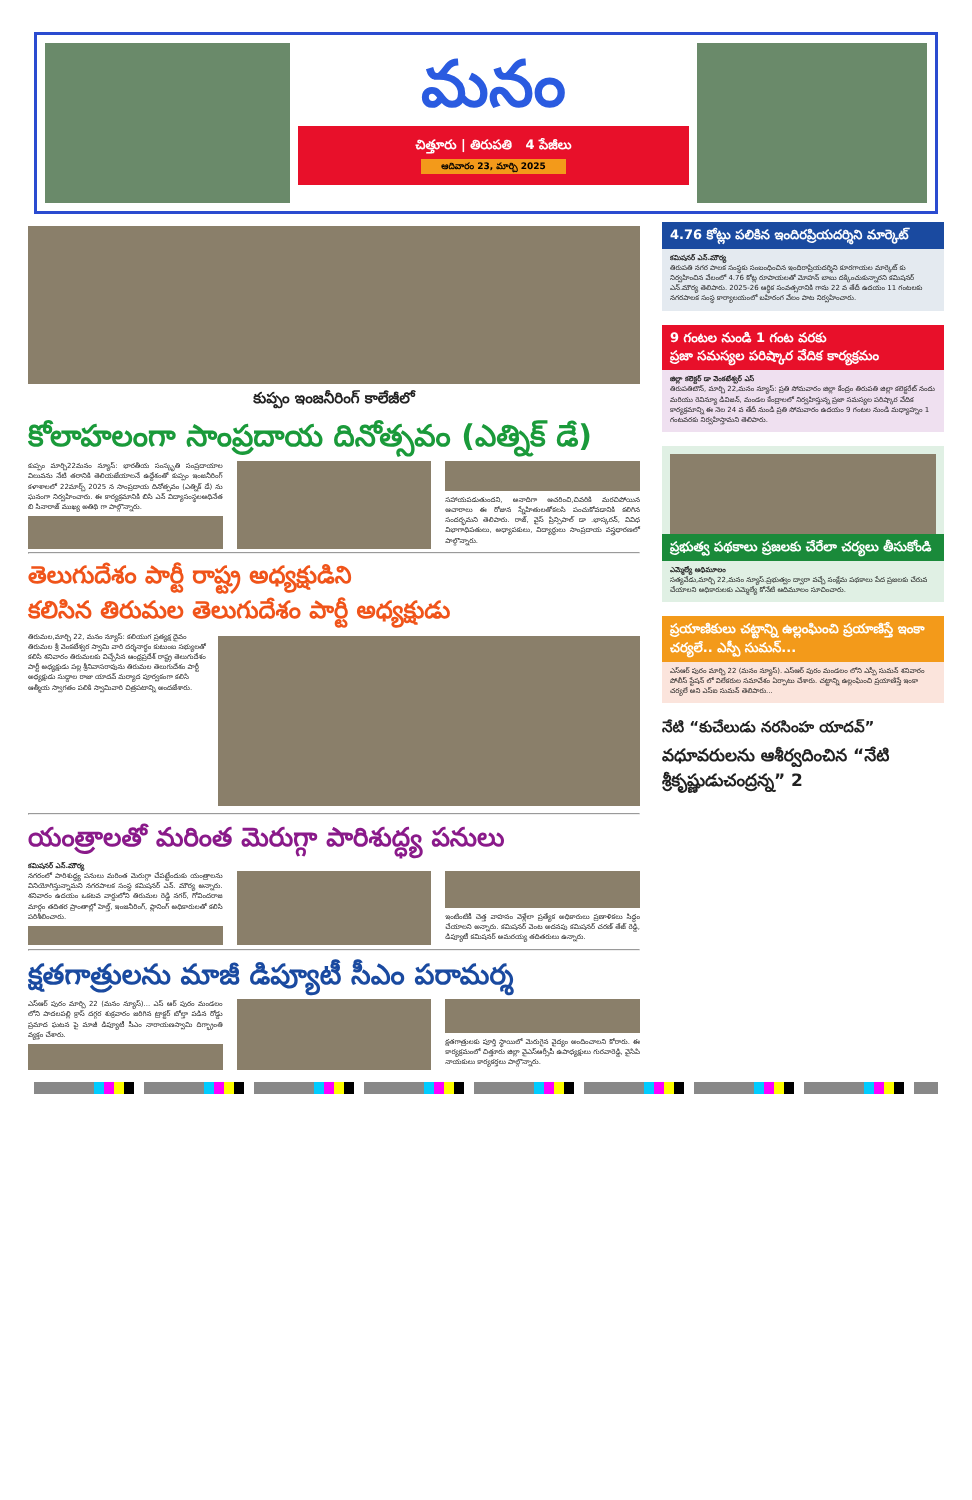మనం
చిత్తూరు | తిరుపతి 4 పేజీలు
ఆదివారం 23, మార్చి 2025
కుప్పం ఇంజనీరింగ్ కాలేజీలో
కోలాహలంగా సాంప్రదాయ దినోత్సవం (ఎత్నిక్ డే)
కుప్పం మార్చి22మనం న్యూస్: భారతీయ సంస్కృతి సంప్రదాయాల విలువను నేటి తరానికి తెలియజేయాలనే ఉద్దేశంతో కుప్పం ఇంజనీరింగ్ కళాశాలలో 22మార్చ్ 2025 న సాంప్రదాయ దినోత్సవం (ఎత్నిక్ డే) ను ఘనంగా నిర్వహించారు. ఈ కార్యక్రమానికి బిసి ఎన్ విద్యాసంస్థలఅధినేత బి సినారాజ్ ముఖ్య అతిథి గా పాల్గొన్నారు.
సహాయపడుతుందని, అనాదిగా ఆచరించి,చివరికి మరచిపోయిన ఆచారాలు ఈ రోజున స్నేహితులతోకలసి పంచుకోవడానికి కలిగిన సందర్భమని తెలిపారు. రాజ్, వైస్ ప్రిన్సిపాల్ డా .భాస్కరన్, వివిధ విభాగాధిపతులు, అధ్యాపకులు, విద్యార్థులు సాంప్రదాయ వస్త్రధారణలో పాల్గొన్నారు.
తెలుగుదేశం పార్టీ రాష్ట్ర అధ్యక్షుడిని
కలిసిన తిరుమల తెలుగుదేశం పార్టీ అధ్యక్షుడు
తిరుమల,మార్చి 22, మనం న్యూస్: కలియుగ ప్రత్యక్ష దైవం తిరుమల శ్రీ వెంకటేశ్వర స్వామి వారి దర్శనార్థం కుటుంబ సభ్యులతో కలిసి శనివారం తిరుమలకు విచ్చేసిన ఆంధ్రప్రదేశ్ రాష్ట్ర తెలుగుదేశం పార్టీ అధ్యక్షుడు పల్ల శ్రీనివాసరావును తిరుమల తెలుగుదేశం పార్టీ అధ్యక్షుడు సుద్దాల రాజు యాదవ్ మర్యాద పూర్వకంగా కలిసి ఆత్మీయ స్వాగతం పలికి స్వామివారి చిత్రపటాన్ని అందజేశారు.
యంత్రాలతో మరింత మెరుగ్గా పారిశుద్ధ్య పనులు
కమిషనర్ ఎన్.మౌర్య
నగరంలో పారిశుద్ధ్య పనులు మరింత మెరుగ్గా చేపట్టేందుకు యంత్రాలను వినియోగిస్తున్నామని నగరపాలక సంస్థ కమిషనర్ ఎన్. మౌర్య అన్నారు. శనివారం ఉదయం ఒకటవ వార్డులోని తిరుమల రెడ్డి నగర్, గోవిందరాజ మార్గం తదితర ప్రాంతాల్లో హెల్త్, ఇంజనీరింగ్, ప్లానింగ్ అధికారులతో కలిసి పరిశీలించారు.
ఇంటింటికీ చెత్త వాహనం వెళ్లేలా ప్రత్యేక అధికారులు ప్రణాళికలు సిద్ధం చేయాలని అన్నారు. కమిషనర్ వెంట అదనపు కమిషనర్ చరణ్ తేజ్ రెడ్డి, డిప్యూటీ కమిషనర్ అమరయ్య తదితరులు ఉన్నారు.
క్షతగాత్రులను మాజీ డిప్యూటీ సీఎం పరామర్శ
ఎస్ఆర్ పురం మార్చి 22 (మనం న్యూస్)... ఎస్ ఆర్ పురం మండలం లోని పాదలపల్లి క్రాస్ దగ్గర శుక్రవారం జరిగిన ట్రాక్టర్ బోల్తా పడిన రోడ్డు ప్రమాద ఘటన పై మాజీ డిప్యూటీ సీఎం నారాయణస్వామి దిగ్భ్రాంతి వ్యక్తం చేశారు.
క్షతగాత్రులకు పూర్తి స్థాయిలో మెరుగైన వైద్యం అందించాలని కోరారు. ఈ కార్యక్రమంలో చిత్తూరు జిల్లా వైఎస్ఆర్సీపీ ఉపాధ్యక్షులు గురవారెడ్డి, వైసిపి నాయకులు కార్యకర్తలు పాల్గొన్నారు.
4.76 కోట్లు పలికిన ఇందిరప్రియదర్శిని మార్కెట్
కమిషనర్ ఎన్.మౌర్య
తిరుపతి నగర పాలక సంస్థకు సంబంధించిన ఇందిరాప్రియదర్శిని కూరగాయల మార్కెట్ కు నిర్వహించిన వేలంలో 4.76 కోట్ల రూపాయలతో మోహన్ బాబు దక్కించుకున్నారని కమిషనర్ ఎన్.మౌర్య తెలిపారు. 2025-26 ఆర్థిక సంవత్సరానికి గాను 22 వ తేదీ ఉదయం 11 గంటలకు నగరపాలక సంస్థ కార్యాలయంలో బహిరంగ వేలం పాట నిర్వహించారు.
9 గంటల నుండి 1 గంట వరకు
ప్రజా సమస్యల పరిష్కార వేదిక కార్యక్రమం
జిల్లా కలెక్టర్ డా వెంకటేశ్వర్ ఎస్
తిరుపతిటౌన్, మార్చి 22,మనం న్యూస్: ప్రతి సోమవారం జిల్లా కేంద్రం తిరుపతి జిల్లా కలెక్టరేట్ నందు మరియు రెవిన్యూ డివిజన్, మండల కేంద్రాలలో నిర్వహిస్తున్న ప్రజా సమస్యల పరిష్కార వేదిక కార్యక్రమాన్ని ఈ నెల 24 వ తేదీ నుండి ప్రతి సోమవారం ఉదయం 9 గంటల నుండి మధ్యాహ్నం 1 గంటవరకు నిర్వహిస్తామని తెలిపారు.
ప్రభుత్వ పథకాలు ప్రజలకు చేరేలా చర్యలు తీసుకోండి
ఎమ్మెల్యే అధిమూలం
సత్యవేడు,మార్చి 22,మనం న్యూస్.ప్రభుత్వం ద్వారా వచ్చే సంక్షేమ పథకాలు పేద ప్రజలకు చేరువ చేయాలని అధికారులకు ఎమ్మెల్యే కోనేటి ఆదిమూలం సూచించారు.
ప్రయాణికులు చట్టాన్ని ఉల్లంఘించి ప్రయాణిస్తే ఇంకా చర్యలే.. ఎస్పీ సుమన్...
ఎస్ఆర్ పురం మార్చి 22 (మనం న్యూస్). ఎస్ఆర్ పురం మండలం లోని ఎస్పీ సుమన్ శనివారం పోలీస్ స్టేషన్ లో విలేకరుల సమావేశం ఏర్పాటు చేశారు. చట్టాన్ని ఉల్లంఘించి ప్రయాణిస్తే ఇంకా చర్యలే అని ఎస్ఐ సుమన్ తెలిపారు...
నేటి “కుచేలుడు నరసింహ యాదవ్”
వధూవరులను ఆశీర్వదించిన “నేటి శ్రీకృష్ణుడుచంద్రన్న” 2